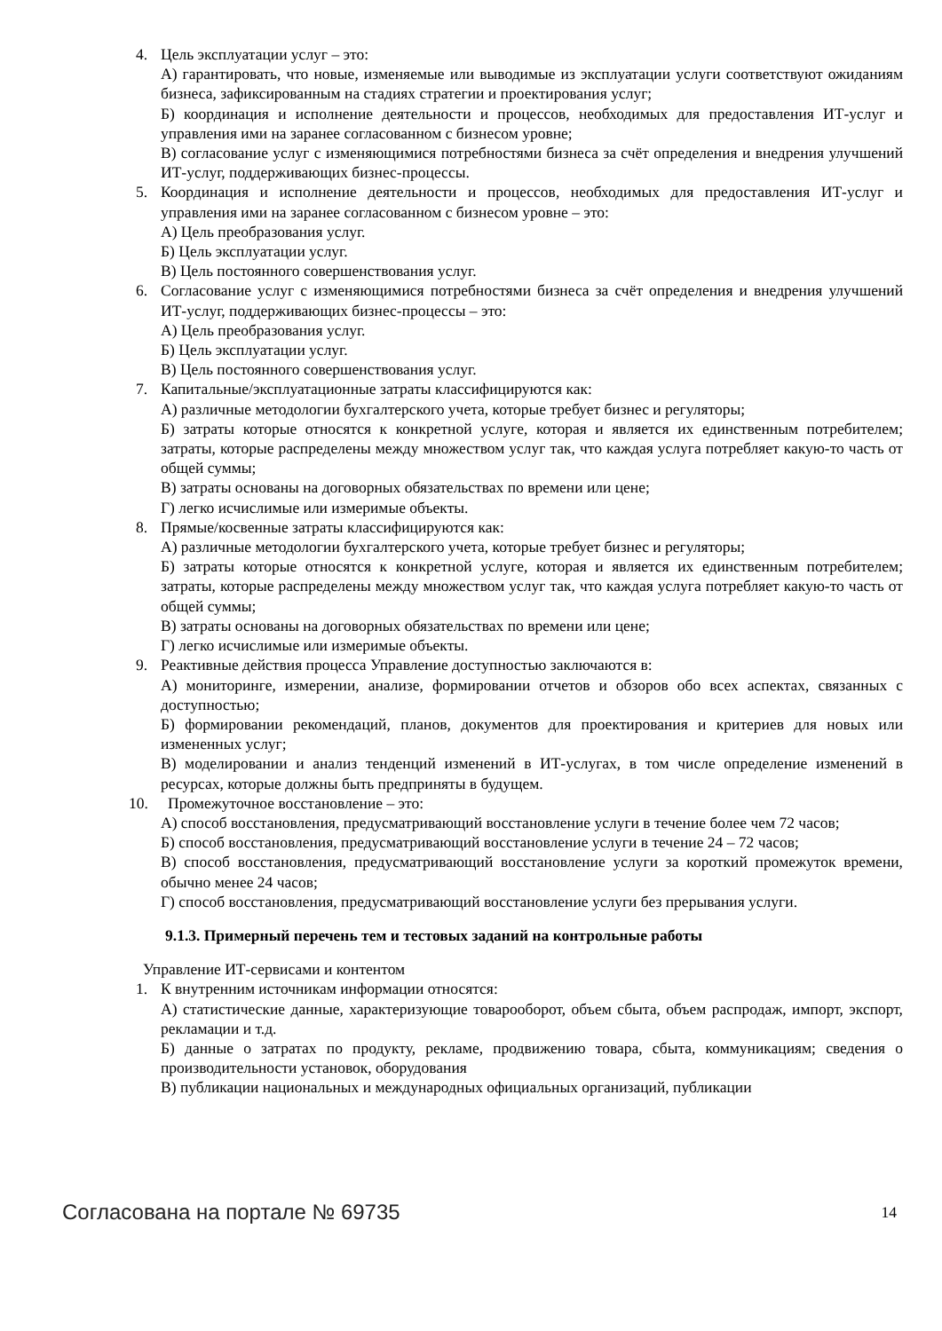4. Цель эксплуатации услуг – это:
А) гарантировать, что новые, изменяемые или выводимые из эксплуатации услуги соответствуют ожиданиям бизнеса, зафиксированным на стадиях стратегии и проектирования услуг;
Б) координация и исполнение деятельности и процессов, необходимых для предоставления ИТ-услуг и управления ими на заранее согласованном с бизнесом уровне;
В) согласование услуг с изменяющимися потребностями бизнеса за счёт определения и внедрения улучшений ИТ-услуг, поддерживающих бизнес-процессы.
5. Координация и исполнение деятельности и процессов, необходимых для предоставления ИТ-услуг и управления ими на заранее согласованном с бизнесом уровне – это:
А) Цель преобразования услуг.
Б) Цель эксплуатации услуг.
В) Цель постоянного совершенствования услуг.
6. Согласование услуг с изменяющимися потребностями бизнеса за счёт определения и внедрения улучшений ИТ-услуг, поддерживающих бизнес-процессы – это:
А) Цель преобразования услуг.
Б) Цель эксплуатации услуг.
В) Цель постоянного совершенствования услуг.
7. Капитальные/эксплуатационные затраты классифицируются как:
А) различные методологии бухгалтерского учета, которые требует бизнес и регуляторы;
Б) затраты которые относятся к конкретной услуге, которая и является их единственным потребителем; затраты, которые распределены между множеством услуг так, что каждая услуга потребляет какую-то часть от общей суммы;
В) затраты основаны на договорных обязательствах по времени или цене;
Г) легко исчислимые или измеримые объекты.
8. Прямые/косвенные затраты классифицируются как:
А) различные методологии бухгалтерского учета, которые требует бизнес и регуляторы;
Б) затраты которые относятся к конкретной услуге, которая и является их единственным потребителем; затраты, которые распределены между множеством услуг так, что каждая услуга потребляет какую-то часть от общей суммы;
В) затраты основаны на договорных обязательствах по времени или цене;
Г) легко исчислимые или измеримые объекты.
9. Реактивные действия процесса Управление доступностью заключаются в:
А) мониторинге, измерении, анализе, формировании отчетов и обзоров обо всех аспектах, связанных с доступностью;
Б) формировании рекомендаций, планов, документов для проектирования и критериев для новых или измененных услуг;
В) моделировании и анализ тенденций изменений в ИТ-услугах, в том числе определение изменений в ресурсах, которые должны быть предприняты в будущем.
10. Промежуточное восстановление – это:
А) способ восстановления, предусматривающий восстановление услуги в течение более чем 72 часов;
Б) способ восстановления, предусматривающий восстановление услуги в течение 24 – 72 часов;
В) способ восстановления, предусматривающий восстановление услуги за короткий промежуток времени, обычно менее 24 часов;
Г) способ восстановления, предусматривающий восстановление услуги без прерывания услуги.
9.1.3. Примерный перечень тем и тестовых заданий на контрольные работы
Управление ИТ-сервисами и контентом
1. К внутренним источникам информации относятся:
А) статистические данные, характеризующие товарооборот, объем сбыта, объем распродаж, импорт, экспорт, рекламации и т.д.
Б) данные о затратах по продукту, рекламе, продвижению товара, сбыта, коммуникациям; сведения о производительности установок, оборудования
В) публикации национальных и международных официальных организаций, публикации
Согласована на портале № 69735 14